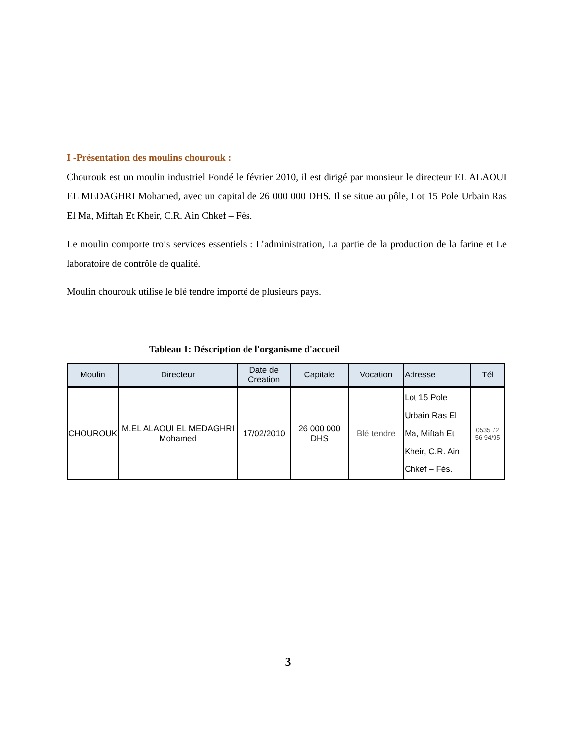I -Présentation des moulins chourouk :
Chourouk est un moulin industriel Fondé le février 2010, il est dirigé par monsieur le directeur EL ALAOUI EL MEDAGHRI Mohamed, avec un capital de 26 000 000 DHS. Il se situe au pôle, Lot 15 Pole Urbain Ras El Ma, Miftah Et Kheir, C.R. Ain Chkef – Fès.
Le moulin comporte trois services essentiels : L’administration, La partie de la production de la farine et Le laboratoire de contrôle de qualité.
Moulin chourouk utilise le blé tendre importé de plusieurs pays.
Tableau 1: Déscription de l'organisme d'accueil
| Moulin | Directeur | Date de Creation | Capitale | Vocation | Adresse | Tél |
| --- | --- | --- | --- | --- | --- | --- |
| CHOUROUK | M.EL ALAOUI EL MEDAGHRI Mohamed | 17/02/2010 | 26 000 000 DHS | Blé tendre | Lot 15 Pole Urbain Ras El Ma, Miftah Et Kheir, C.R. Ain Chkef – Fès. | 0535 72 56 94/95 |
3